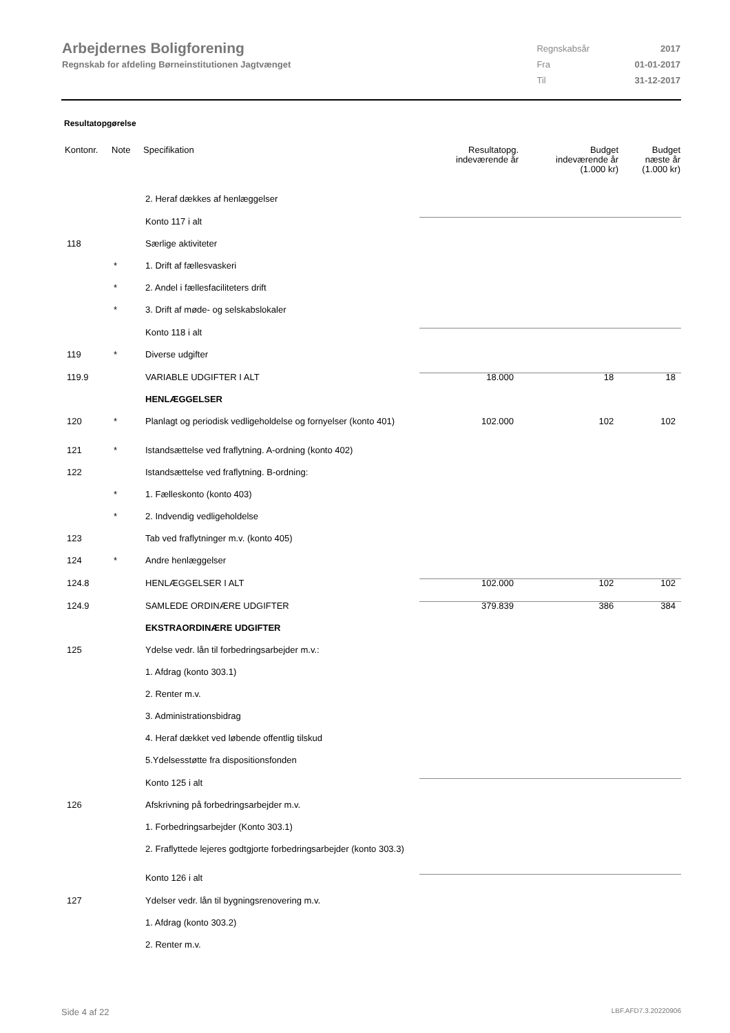Arbejdernes Boligforening
Regnskab for afdeling Børneinstitutionen Jagtvænget
| Regnskabsår | 2017 |
| Fra | 01-01-2017 |
| Til | 31-12-2017 |
Resultatopgørelse
| Kontonr. | Note | Specifikation | Resultatopg. indeværende år | Budget indeværende år (1.000 kr) | Budget næste år (1.000 kr) |
| --- | --- | --- | --- | --- | --- |
| | | 2. Heraf dækkes af henlæggelser | | | |
| | | Konto 117 i alt | | | |
| 118 | | Særlige aktiviteter | | | |
| | * | 1. Drift af fællesvaskeri | | | |
| | * | 2. Andel i fællesfaciliteters drift | | | |
| | * | 3. Drift af møde- og selskabslokaler | | | |
| | | Konto 118 i alt | | | |
| 119 | * | Diverse udgifter | | | |
| 119.9 | | VARIABLE UDGIFTER I ALT | 18.000 | 18 | 18 |
| | | HENLÆGGELSER | | | |
| 120 | * | Planlagt og periodisk vedligeholdelse og fornyelser (konto 401) | 102.000 | 102 | 102 |
| 121 | * | Istandsættelse ved fraflytning. A-ordning (konto 402) | | | |
| 122 | | Istandsættelse ved fraflytning. B-ordning: | | | |
| | * | 1. Fælleskonto (konto 403) | | | |
| | * | 2. Indvendig vedligeholdelse | | | |
| 123 | | Tab ved fraflytninger m.v. (konto 405) | | | |
| 124 | * | Andre henlæggelser | | | |
| 124.8 | | HENLÆGGELSER I ALT | 102.000 | 102 | 102 |
| 124.9 | | SAMLEDE ORDINÆRE UDGIFTER | 379.839 | 386 | 384 |
| | | EKSTRAORDINÆRE UDGIFTER | | | |
| 125 | | Ydelse vedr. lån til forbedringsarbejder m.v.: | | | |
| | | 1. Afdrag (konto 303.1) | | | |
| | | 2. Renter m.v. | | | |
| | | 3. Administrationsbidrag | | | |
| | | 4. Heraf dækket ved løbende offentlig tilskud | | | |
| | | 5.Ydelsesstøtte fra dispositionsfonden | | | |
| | | Konto 125 i alt | | | |
| 126 | | Afskrivning på forbedringsarbejder m.v. | | | |
| | | 1. Forbedringsarbejder (Konto 303.1) | | | |
| | | 2. Fraflyttede lejeres godtgjorte forbedringsarbejder (konto 303.3) | | | |
| | | Konto 126 i alt | | | |
| 127 | | Ydelser vedr. lån til bygningsrenovering m.v. | | | |
| | | 1. Afdrag (konto 303.2) | | | |
| | | 2. Renter m.v. | | | |
Side 4 af 22 LBF.AFD7.3.20220906